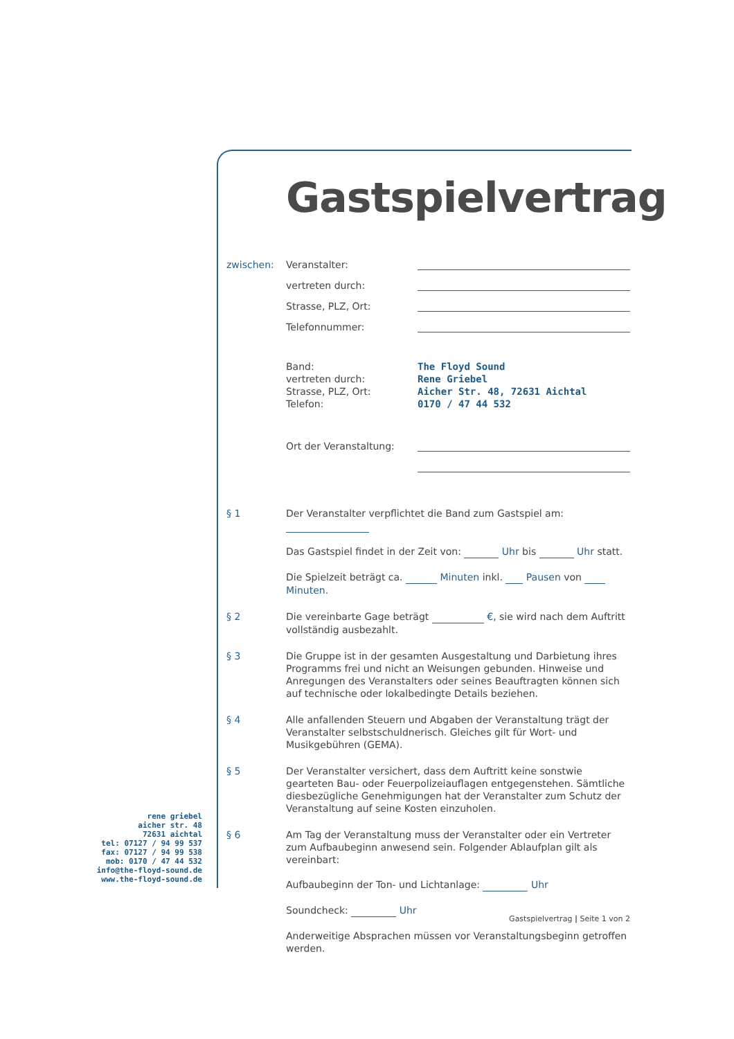Gastspielvertrag
zwischen: Veranstalter:
vertreten durch:
Strasse, PLZ, Ort:
Telefonnummer:
Band:
vertreten durch:
Strasse, PLZ, Ort:
Telefon: The Floyd Sound
Rene Griebel
Aicher Str. 48, 72631 Aichtal
0170 / 47 44 532
Ort der Veranstaltung:
§ 1 Der Veranstalter verpflichtet die Band zum Gastspiel am:
Das Gastspiel findet in der Zeit von: Uhr bis Uhr statt.
Die Spielzeit beträgt ca. Minuten inkl. Pausen von Minuten.
§ 2 Die vereinbarte Gage beträgt €, sie wird nach dem Auftritt vollständig ausbezahlt.
§ 3 Die Gruppe ist in der gesamten Ausgestaltung und Darbietung ihres Programms frei und nicht an Weisungen gebunden. Hinweise und Anregungen des Veranstalters oder seines Beauftragten können sich auf technische oder lokalbedingte Details beziehen.
§ 4 Alle anfallenden Steuern und Abgaben der Veranstaltung trägt der Veranstalter selbstschuldnerisch. Gleiches gilt für Wort- und Musikgebühren (GEMA).
§ 5 Der Veranstalter versichert, dass dem Auftritt keine sonstwie gearteten Bau- oder Feuerpolizeiauflagen entgegenstehen. Sämtliche diesbezügliche Genehmigungen hat der Veranstalter zum Schutz der Veranstaltung auf seine Kosten einzuholen.
§ 6 Am Tag der Veranstaltung muss der Veranstalter oder ein Vertreter zum Aufbaubeginn anwesend sein. Folgender Ablaufplan gilt als vereinbart:
Aufbaubeginn der Ton- und Lichtanlage: Uhr
Soundcheck: Uhr
Anderweitige Absprachen müssen vor Veranstaltungsbeginn getroffen werden.
rene griebel
aicher str. 48
72631 aichtal
tel: 07127 / 94 99 537
fax: 07127 / 94 99 538
mob: 0170 / 47 44 532
info@the-floyd-sound.de
www.the-floyd-sound.de
Gastspielvertrag | Seite 1 von 2